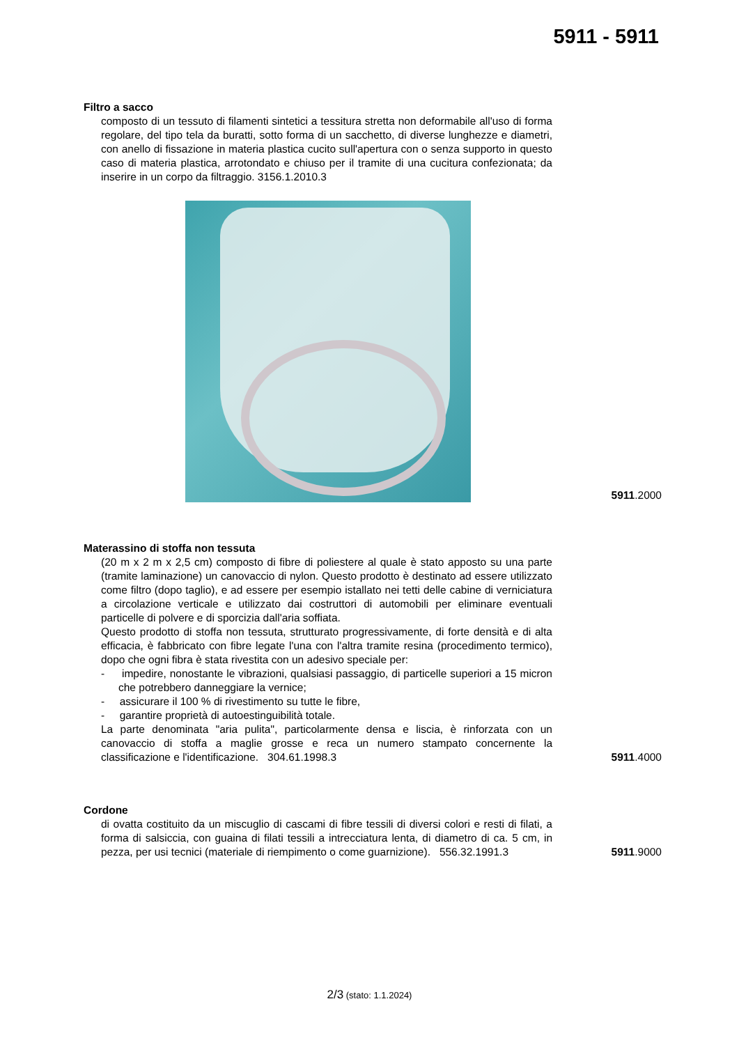5911 - 5911
Filtro a sacco
composto di un tessuto di filamenti sintetici a tessitura stretta non deformabile all'uso di forma regolare, del tipo tela da buratti, sotto forma di un sacchetto, di diverse lunghezze e diametri, con anello di fissazione in materia plastica cucito sull'apertura con o senza supporto in questo caso di materia plastica, arrotondato e chiuso per il tramite di una cucitura confezionata; da inserire in un corpo da filtraggio. 3156.1.2010.3
5911.2000
Materassino di stoffa non tessuta
(20 m x 2 m x 2,5 cm) composto di fibre di poliestere al quale è stato apposto su una parte (tramite laminazione) un canovaccio di nylon. Questo prodotto è destinato ad essere utilizzato come filtro (dopo taglio), e ad essere per esempio istallato nei tetti delle cabine di verniciatura a circolazione verticale e utilizzato dai costruttori di automobili per eliminare eventuali particelle di polvere e di sporcizia dall'aria soffiata.
Questo prodotto di stoffa non tessuta, strutturato progressivamente, di forte densità e di alta efficacia, è fabbricato con fibre legate l'una con l'altra tramite resina (procedimento termico), dopo che ogni fibra è stata rivestita con un adesivo speciale per:
- impedire, nonostante le vibrazioni, qualsiasi passaggio, di particelle superiori a 15 micron che potrebbero danneggiare la vernice;
- assicurare il 100 % di rivestimento su tutte le fibre,
- garantire proprietà di autoestinguibilità totale.
La parte denominata "aria pulita", particolarmente densa e liscia, è rinforzata con un canovaccio di stoffa a maglie grosse e reca un numero stampato concernente la classificazione e l'identificazione. 304.61.1998.3
5911.4000
Cordone
di ovatta costituito da un miscuglio di cascami di fibre tessili di diversi colori e resti di filati, a forma di salsiccia, con guaina di filati tessili a intrecciatura lenta, di diametro di ca. 5 cm, in pezza, per usi tecnici (materiale di riempimento o come guarnizione). 556.32.1991.3
5911.9000
2/3 (stato: 1.1.2024)